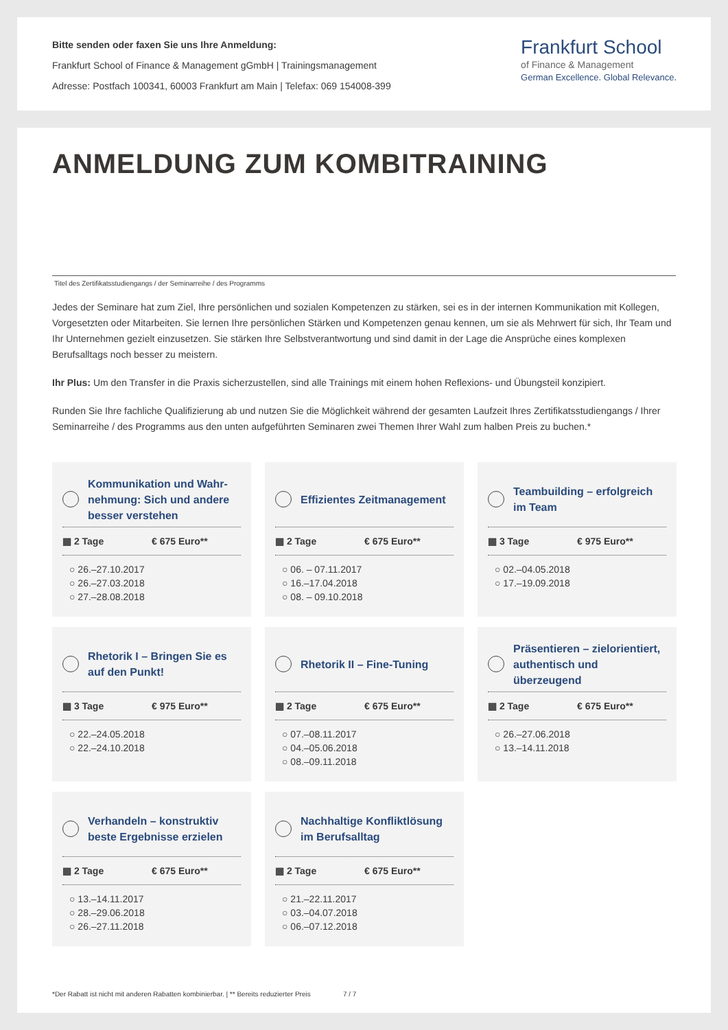Bitte senden oder faxen Sie uns Ihre Anmeldung:
Frankfurt School of Finance & Management gGmbH | Trainingsmanagement
Adresse: Postfach 100341, 60003 Frankfurt am Main | Telefax: 069 154008-399
Frankfurt School
of Finance & Management
German Excellence. Global Relevance.
ANMELDUNG ZUM KOMBITRAINING
Titel des Zertifikatsstudiengangs / der Seminarreihe / des Programms
Jedes der Seminare hat zum Ziel, Ihre persönlichen und sozialen Kompetenzen zu stärken, sei es in der internen Kommunikation mit Kollegen, Vorgesetzten oder Mitarbeiten. Sie lernen Ihre persönlichen Stärken und Kompetenzen genau kennen, um sie als Mehrwert für sich, Ihr Team und Ihr Unternehmen gezielt einzusetzen. Sie stärken Ihre Selbstverantwortung und sind damit in der Lage die Ansprüche eines komplexen Berufsalltags noch besser zu meistern.
Ihr Plus: Um den Transfer in die Praxis sicherzustellen, sind alle Trainings mit einem hohen Reflexions- und Übungsteil konzipiert.
Runden Sie Ihre fachliche Qualifizierung ab und nutzen Sie die Möglichkeit während der gesamten Laufzeit Ihres Zertifikatsstudiengangs / Ihrer Seminarreihe / des Programms aus den unten aufgeführten Seminaren zwei Themen Ihrer Wahl zum halben Preis zu buchen.*
Kommunikation und Wahr-nehmung: Sich und andere besser verstehen
▦ 2 Tage € 675 Euro**
○ 26.–27.10.2017
○ 26.–27.03.2018
○ 27.–28.08.2018
Effizientes Zeitmanagement
▦ 2 Tage € 675 Euro**
○ 06. – 07.11.2017
○ 16.–17.04.2018
○ 08. – 09.10.2018
Teambuilding – erfolgreich im Team
▦ 3 Tage € 975 Euro**
○ 02.–04.05.2018
○ 17.–19.09.2018
Rhetorik I – Bringen Sie es auf den Punkt!
▦ 3 Tage € 975 Euro**
○ 22.–24.05.2018
○ 22.–24.10.2018
Rhetorik II – Fine-Tuning
▦ 2 Tage € 675 Euro**
○ 07.–08.11.2017
○ 04.–05.06.2018
○ 08.–09.11.2018
Präsentieren – zielorientiert, authentisch und überzeugend
▦ 2 Tage € 675 Euro**
○ 26.–27.06.2018
○ 13.–14.11.2018
Verhandeln – konstruktiv beste Ergebnisse erzielen
▦ 2 Tage € 675 Euro**
○ 13.–14.11.2017
○ 28.–29.06.2018
○ 26.–27.11.2018
Nachhaltige Konfliktlösung im Berufsalltag
▦ 2 Tage € 675 Euro**
○ 21.–22.11.2017
○ 03.–04.07.2018
○ 06.–07.12.2018
*Der Rabatt ist nicht mit anderen Rabatten kombinierbar. | ** Bereits reduzierter Preis 7 / 7